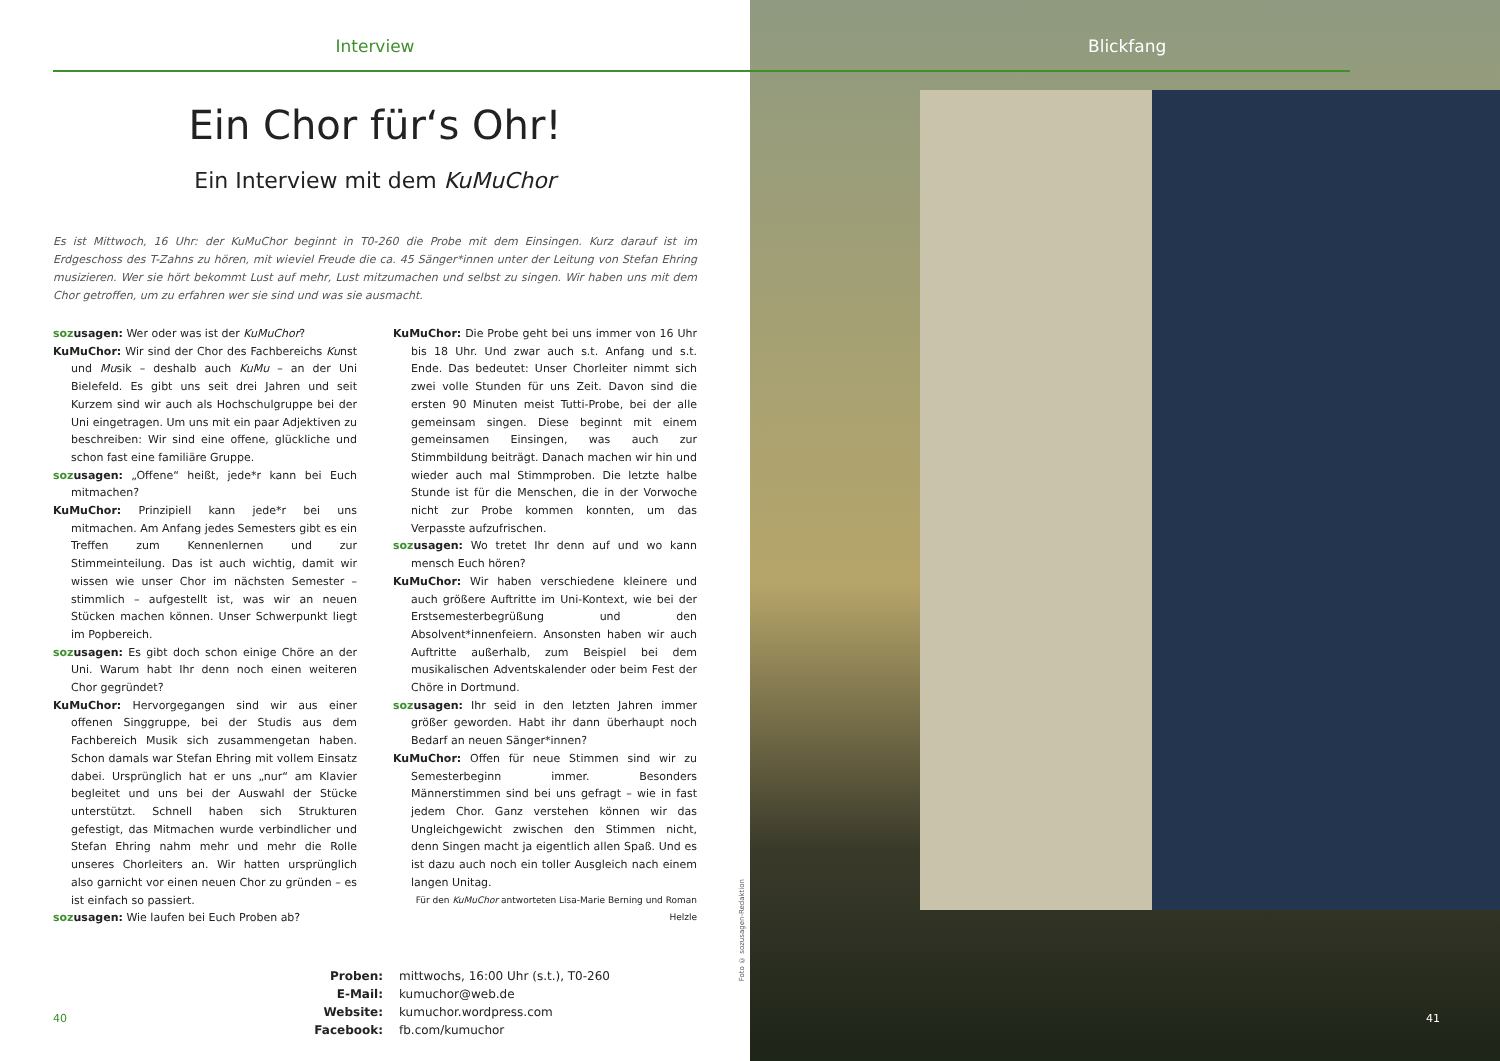Interview
Ein Chor für‘s Ohr!
Ein Interview mit dem KuMuChor
Es ist Mittwoch, 16 Uhr: der KuMuChor beginnt in T0-260 die Probe mit dem Einsingen. Kurz darauf ist im Erdgeschoss des T-Zahns zu hören, mit wieviel Freude die ca. 45 Sänger*innen unter der Leitung von Stefan Ehring musizieren. Wer sie hört bekommt Lust auf mehr, Lust mitzumachen und selbst zu singen. Wir haben uns mit dem Chor getroffen, um zu erfahren wer sie sind und was sie ausmacht.
soz usagen: Wer oder was ist der KuMuChor?
KuMuChor: Wir sind der Chor des Fachbereichs Kunst und Musik – deshalb auch KuMu – an der Uni Bielefeld. Es gibt uns seit drei Jahren und seit Kurzem sind wir auch als Hochschulgruppe bei der Uni eingetragen. Um uns mit ein paar Adjektiven zu beschreiben: Wir sind eine offene, glückliche und schon fast eine familiäre Gruppe.
soz usagen: „Offene“ heißt, jede*r kann bei Euch mitmachen?
KuMuChor: Prinzipiell kann jede*r bei uns mitmachen. Am Anfang jedes Semesters gibt es ein Treffen zum Kennenlernen und zur Stimmeinteilung. Das ist auch wichtig, damit wir wissen wie unser Chor im nächsten Semester – stimmlich – aufgestellt ist, was wir an neuen Stücken machen können. Unser Schwerpunkt liegt im Popbereich.
soz usagen: Es gibt doch schon einige Chöre an der Uni. Warum habt Ihr denn noch einen weiteren Chor gegründet?
KuMuChor: Hervorgegangen sind wir aus einer offenen Singgruppe, bei der Studis aus dem Fachbereich Musik sich zusammengetan haben. Schon damals war Stefan Ehring mit vollem Einsatz dabei. Ursprünglich hat er uns „nur“ am Klavier begleitet und uns bei der Auswahl der Stücke unterstützt. Schnell haben sich Strukturen gefestigt, das Mitmachen wurde verbindlicher und Stefan Ehring nahm mehr und mehr die Rolle unseres Chorleiters an. Wir hatten ursprünglich also garnicht vor einen neuen Chor zu gründen – es ist einfach so passiert.
soz usagen: Wie laufen bei Euch Proben ab?
KuMuChor: Die Probe geht bei uns immer von 16 Uhr bis 18 Uhr. Und zwar auch s.t. Anfang und s.t. Ende. Das bedeutet: Unser Chorleiter nimmt sich zwei volle Stunden für uns Zeit. Davon sind die ersten 90 Minuten meist Tutti-Probe, bei der alle gemeinsam singen. Diese beginnt mit einem gemeinsamen Einsingen, was auch zur Stimmbildung beiträgt. Danach machen wir hin und wieder auch mal Stimmproben. Die letzte halbe Stunde ist für die Menschen, die in der Vorwoche nicht zur Probe kommen konnten, um das Verpasste aufzufrischen.
soz usagen: Wo tretet Ihr denn auf und wo kann mensch Euch hören?
KuMuChor: Wir haben verschiedene kleinere und auch größere Auftritte im Uni-Kontext, wie bei der Erstsemesterbegrüßung und den Absolvent*innenfeiern. Ansonsten haben wir auch Auftritte außerhalb, zum Beispiel bei dem musikalischen Adventskalender oder beim Fest der Chöre in Dortmund.
soz usagen: Ihr seid in den letzten Jahren immer größer geworden. Habt ihr dann überhaupt noch Bedarf an neuen Sänger*innen?
KuMuChor: Offen für neue Stimmen sind wir zu Semesterbeginn immer. Besonders Männerstimmen sind bei uns gefragt – wie in fast jedem Chor. Ganz verstehen können wir das Ungleichgewicht zwischen den Stimmen nicht, denn Singen macht ja eigentlich allen Spaß. Und es ist dazu auch noch ein toller Ausgleich nach einem langen Unitag.
Für den KuMuChor antworteten Lisa-Marie Berning und Roman Helzle
Proben: mittwochs, 16:00 Uhr (s.t.), T0-260 E-Mail: kumuchor@web.de Website: kumuchor.wordpress.com Facebook: fb.com/kumuchor
40
Foto © sozusagen-Redaktion
Blickfang
41